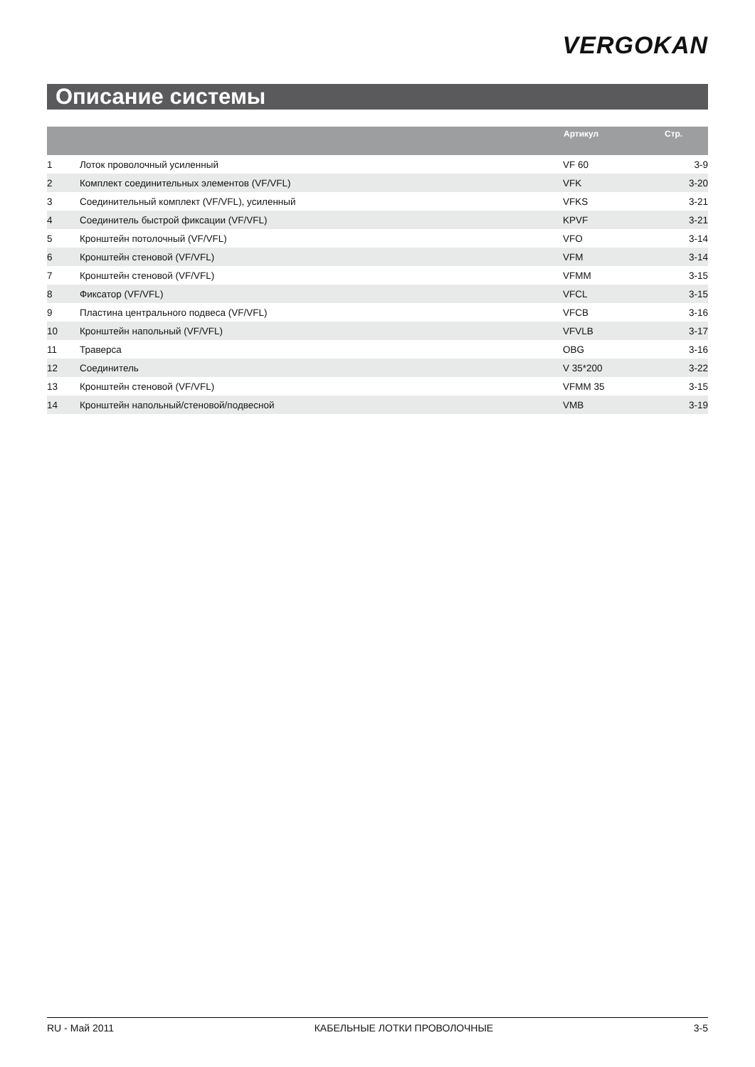VERGOKAN
Описание системы
| | | Артикул | Стр. |
| --- | --- | --- | --- |
| 1 | Лоток проволочный усиленный | VF 60 | 3-9 |
| 2 | Комплект соединительных элементов (VF/VFL) | VFK | 3-20 |
| 3 | Соединительный комплект (VF/VFL), усиленный | VFKS | 3-21 |
| 4 | Соединитель быстрой фиксации (VF/VFL) | KPVF | 3-21 |
| 5 | Кронштейн потолочный (VF/VFL) | VFO | 3-14 |
| 6 | Кронштейн стеновой (VF/VFL) | VFM | 3-14 |
| 7 | Кронштейн стеновой (VF/VFL) | VFMM | 3-15 |
| 8 | Фиксатор (VF/VFL) | VFCL | 3-15 |
| 9 | Пластина центрального подвеса (VF/VFL) | VFCB | 3-16 |
| 10 | Кронштейн напольный (VF/VFL) | VFVLB | 3-17 |
| 11 | Траверса | OBG | 3-16 |
| 12 | Соединитель | V 35*200 | 3-22 |
| 13 | Кронштейн стеновой (VF/VFL) | VFMM 35 | 3-15 |
| 14 | Кронштейн напольный/стеновой/подвесной | VMB | 3-19 |
RU - Май 2011 КАБЕЛЬНЫЕ ЛОТКИ ПРОВОЛОЧНЫЕ 3-5